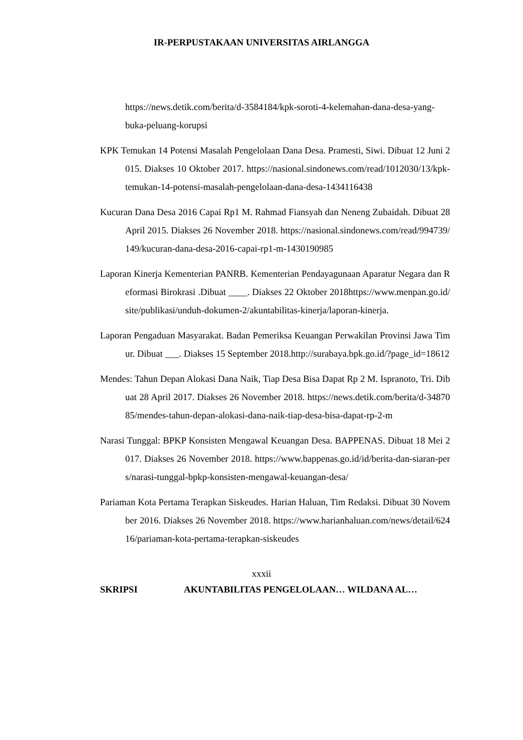IR-PERPUSTAKAAN UNIVERSITAS AIRLANGGA
https://news.detik.com/berita/d-3584184/kpk-soroti-4-kelemahan-dana-desa-yang-buka-peluang-korupsi
KPK Temukan 14 Potensi Masalah Pengelolaan Dana Desa. Pramesti, Siwi. Dibuat 12 Juni 2015. Diakses 10 Oktober 2017. https://nasional.sindonews.com/read/1012030/13/kpk-temukan-14-potensi-masalah-pengelolaan-dana-desa-1434116438
Kucuran Dana Desa 2016 Capai Rp1 M. Rahmad Fiansyah dan Neneng Zubaidah. Dibuat 28 April 2015. Diakses 26 November 2018. https://nasional.sindonews.com/read/994739/149/kucuran-dana-desa-2016-capai-rp1-m-1430190985
Laporan Kinerja Kementerian PANRB. Kementerian Pendayagunaan Aparatur Negara dan Reformasi Birokrasi .Dibuat ____. Diakses 22 Oktober 2018https://www.menpan.go.id/site/publikasi/unduh-dokumen-2/akuntabilitas-kinerja/laporan-kinerja.
Laporan Pengaduan Masyarakat. Badan Pemeriksa Keuangan Perwakilan Provinsi Jawa Timur. Dibuat ___. Diakses 15 September 2018.http://surabaya.bpk.go.id/?page_id=18612
Mendes: Tahun Depan Alokasi Dana Naik, Tiap Desa Bisa Dapat Rp 2 M. Ispranoto, Tri. Dibuat 28 April 2017. Diakses 26 November 2018. https://news.detik.com/berita/d-3487085/mendes-tahun-depan-alokasi-dana-naik-tiap-desa-bisa-dapat-rp-2-m
Narasi Tunggal: BPKP Konsisten Mengawal Keuangan Desa. BAPPENAS. Dibuat 18 Mei 2017. Diakses 26 November 2018. https://www.bappenas.go.id/id/berita-dan-siaran-pers/narasi-tunggal-bpkp-konsisten-mengawal-keuangan-desa/
Pariaman Kota Pertama Terapkan Siskeudes. Harian Haluan, Tim Redaksi. Dibuat 30 November 2016. Diakses 26 November 2018. https://www.harianhaluan.com/news/detail/62416/pariaman-kota-pertama-terapkan-siskeudes
xxxii
SKRIPSI AKUNTABILITAS PENGELOLAAN… WILDANA AL…